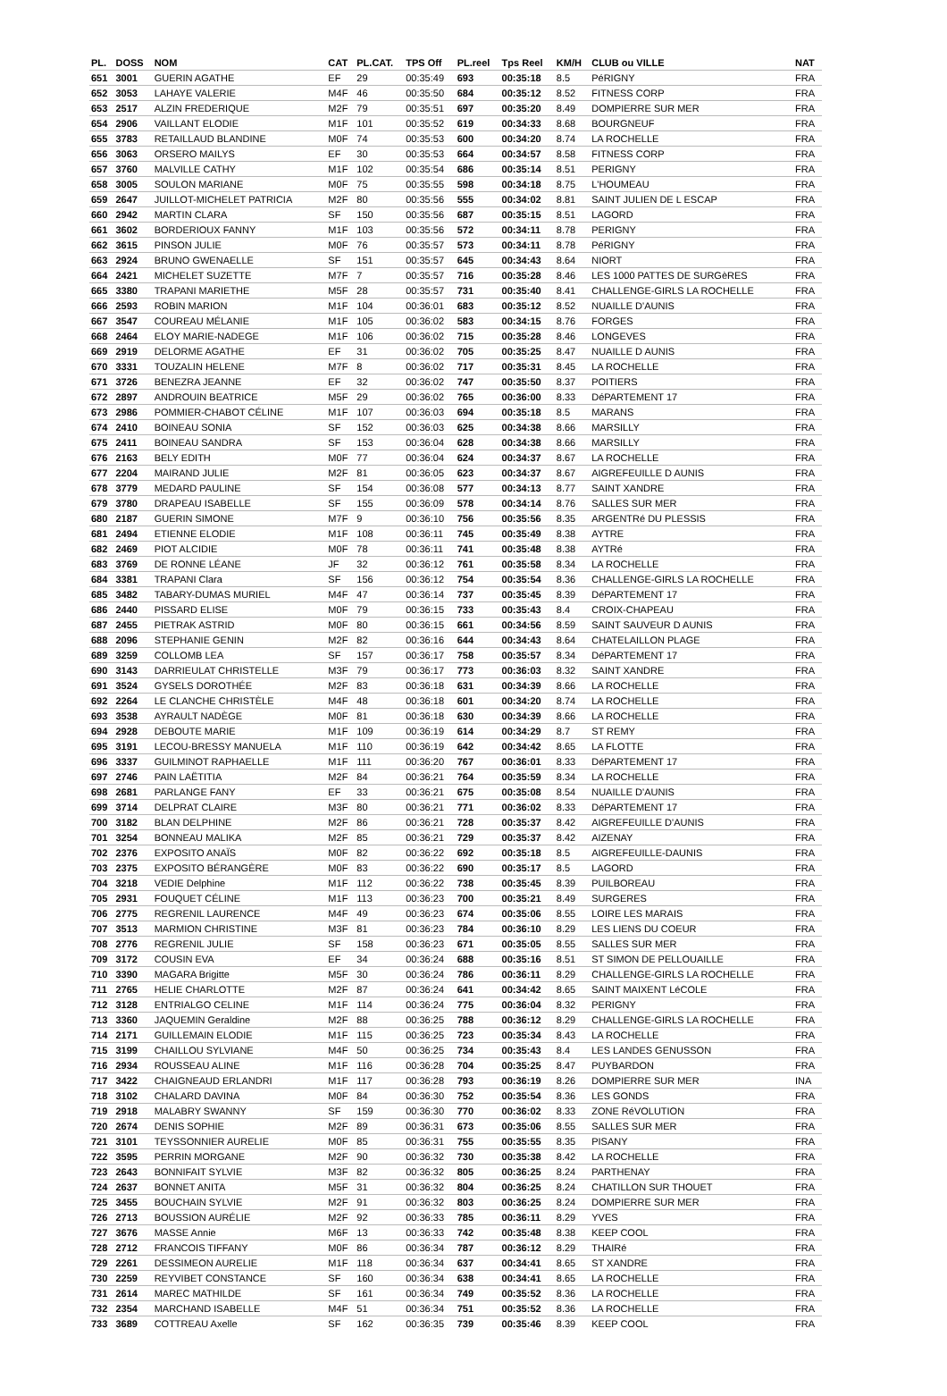| PL. | DOSS | NOM | CAT | PL.CAT. | TPS Off | PL.reel | Tps Reel | KM/H | CLUB ou VILLE | NAT |
| --- | --- | --- | --- | --- | --- | --- | --- | --- | --- | --- |
| 651 | 3001 | GUERIN AGATHE | EF | 29 | 00:35:49 | 693 | 00:35:18 | 8.5 | PéRIGNY | FRA |
| 652 | 3053 | LAHAYE VALERIE | M4F | 46 | 00:35:50 | 684 | 00:35:12 | 8.52 | FITNESS CORP | FRA |
| 653 | 2517 | ALZIN FREDERIQUE | M2F | 79 | 00:35:51 | 697 | 00:35:20 | 8.49 | DOMPIERRE SUR MER | FRA |
| 654 | 2906 | VAILLANT ELODIE | M1F | 101 | 00:35:52 | 619 | 00:34:33 | 8.68 | BOURGNEUF | FRA |
| 655 | 3783 | RETAILLAUD BLANDINE | M0F | 74 | 00:35:53 | 600 | 00:34:20 | 8.74 | LA ROCHELLE | FRA |
| 656 | 3063 | ORSERO MAILYS | EF | 30 | 00:35:53 | 664 | 00:34:57 | 8.58 | FITNESS CORP | FRA |
| 657 | 3760 | MALVILLE CATHY | M1F | 102 | 00:35:54 | 686 | 00:35:14 | 8.51 | PERIGNY | FRA |
| 658 | 3005 | SOULON MARIANE | M0F | 75 | 00:35:55 | 598 | 00:34:18 | 8.75 | L'HOUMEAU | FRA |
| 659 | 2647 | JUILLOT-MICHELET PATRICIA | M2F | 80 | 00:35:56 | 555 | 00:34:02 | 8.81 | SAINT JULIEN DE L ESCAP | FRA |
| 660 | 2942 | MARTIN CLARA | SF | 150 | 00:35:56 | 687 | 00:35:15 | 8.51 | LAGORD | FRA |
| 661 | 3602 | BORDERIOUX FANNY | M1F | 103 | 00:35:56 | 572 | 00:34:11 | 8.78 | PERIGNY | FRA |
| 662 | 3615 | PINSON JULIE | M0F | 76 | 00:35:57 | 573 | 00:34:11 | 8.78 | PéRIGNY | FRA |
| 663 | 2924 | BRUNO GWENAELLE | SF | 151 | 00:35:57 | 645 | 00:34:43 | 8.64 | NIORT | FRA |
| 664 | 2421 | MICHELET SUZETTE | M7F | 7 | 00:35:57 | 716 | 00:35:28 | 8.46 | LES 1000 PATTES DE SURGèRES | FRA |
| 665 | 3380 | TRAPANI MARIETHE | M5F | 28 | 00:35:57 | 731 | 00:35:40 | 8.41 | CHALLENGE-GIRLS LA ROCHELLE | FRA |
| 666 | 2593 | ROBIN MARION | M1F | 104 | 00:36:01 | 683 | 00:35:12 | 8.52 | NUAILLE D'AUNIS | FRA |
| 667 | 3547 | COUREAU MÉLANIE | M1F | 105 | 00:36:02 | 583 | 00:34:15 | 8.76 | FORGES | FRA |
| 668 | 2464 | ELOY MARIE-NADEGE | M1F | 106 | 00:36:02 | 715 | 00:35:28 | 8.46 | LONGEVES | FRA |
| 669 | 2919 | DELORME AGATHE | EF | 31 | 00:36:02 | 705 | 00:35:25 | 8.47 | NUAILLE D AUNIS | FRA |
| 670 | 3331 | TOUZALIN HELENE | M7F | 8 | 00:36:02 | 717 | 00:35:31 | 8.45 | LA ROCHELLE | FRA |
| 671 | 3726 | BENEZRA JEANNE | EF | 32 | 00:36:02 | 747 | 00:35:50 | 8.37 | POITIERS | FRA |
| 672 | 2897 | ANDROUIN BEATRICE | M5F | 29 | 00:36:02 | 765 | 00:36:00 | 8.33 | DéPARTEMENT 17 | FRA |
| 673 | 2986 | POMMIER-CHABOT CÉLINE | M1F | 107 | 00:36:03 | 694 | 00:35:18 | 8.5 | MARANS | FRA |
| 674 | 2410 | BOINEAU SONIA | SF | 152 | 00:36:03 | 625 | 00:34:38 | 8.66 | MARSILLY | FRA |
| 675 | 2411 | BOINEAU SANDRA | SF | 153 | 00:36:04 | 628 | 00:34:38 | 8.66 | MARSILLY | FRA |
| 676 | 2163 | BELY EDITH | M0F | 77 | 00:36:04 | 624 | 00:34:37 | 8.67 | LA ROCHELLE | FRA |
| 677 | 2204 | MAIRAND JULIE | M2F | 81 | 00:36:05 | 623 | 00:34:37 | 8.67 | AIGREFEUILLE D AUNIS | FRA |
| 678 | 3779 | MEDARD PAULINE | SF | 154 | 00:36:08 | 577 | 00:34:13 | 8.77 | SAINT XANDRE | FRA |
| 679 | 3780 | DRAPEAU ISABELLE | SF | 155 | 00:36:09 | 578 | 00:34:14 | 8.76 | SALLES SUR MER | FRA |
| 680 | 2187 | GUERIN SIMONE | M7F | 9 | 00:36:10 | 756 | 00:35:56 | 8.35 | ARGENTRé DU PLESSIS | FRA |
| 681 | 2494 | ETIENNE ELODIE | M1F | 108 | 00:36:11 | 745 | 00:35:49 | 8.38 | AYTRE | FRA |
| 682 | 2469 | PIOT ALCIDIE | M0F | 78 | 00:36:11 | 741 | 00:35:48 | 8.38 | AYTRé | FRA |
| 683 | 3769 | DE RONNE LÉANE | JF | 32 | 00:36:12 | 761 | 00:35:58 | 8.34 | LA ROCHELLE | FRA |
| 684 | 3381 | TRAPANI Clara | SF | 156 | 00:36:12 | 754 | 00:35:54 | 8.36 | CHALLENGE-GIRLS LA ROCHELLE | FRA |
| 685 | 3482 | TABARY-DUMAS MURIEL | M4F | 47 | 00:36:14 | 737 | 00:35:45 | 8.39 | DéPARTEMENT 17 | FRA |
| 686 | 2440 | PISSARD ELISE | M0F | 79 | 00:36:15 | 733 | 00:35:43 | 8.4 | CROIX-CHAPEAU | FRA |
| 687 | 2455 | PIETRAK ASTRID | M0F | 80 | 00:36:15 | 661 | 00:34:56 | 8.59 | SAINT SAUVEUR D AUNIS | FRA |
| 688 | 2096 | STEPHANIE GENIN | M2F | 82 | 00:36:16 | 644 | 00:34:43 | 8.64 | CHATELAILLON PLAGE | FRA |
| 689 | 3259 | COLLOMB LEA | SF | 157 | 00:36:17 | 758 | 00:35:57 | 8.34 | DéPARTEMENT 17 | FRA |
| 690 | 3143 | DARRIEULAT CHRISTELLE | M3F | 79 | 00:36:17 | 773 | 00:36:03 | 8.32 | SAINT XANDRE | FRA |
| 691 | 3524 | GYSELS DOROTHÉE | M2F | 83 | 00:36:18 | 631 | 00:34:39 | 8.66 | LA ROCHELLE | FRA |
| 692 | 2264 | LE CLANCHE CHRISTÈLE | M4F | 48 | 00:36:18 | 601 | 00:34:20 | 8.74 | LA ROCHELLE | FRA |
| 693 | 3538 | AYRAULT NADÈGE | M0F | 81 | 00:36:18 | 630 | 00:34:39 | 8.66 | LA ROCHELLE | FRA |
| 694 | 2928 | DEBOUTE MARIE | M1F | 109 | 00:36:19 | 614 | 00:34:29 | 8.7 | ST REMY | FRA |
| 695 | 3191 | LECOU-BRESSY MANUELA | M1F | 110 | 00:36:19 | 642 | 00:34:42 | 8.65 | LA FLOTTE | FRA |
| 696 | 3337 | GUILMINOT RAPHAELLE | M1F | 111 | 00:36:20 | 767 | 00:36:01 | 8.33 | DéPARTEMENT 17 | FRA |
| 697 | 2746 | PAIN LAËTITIA | M2F | 84 | 00:36:21 | 764 | 00:35:59 | 8.34 | LA ROCHELLE | FRA |
| 698 | 2681 | PARLANGE FANY | EF | 33 | 00:36:21 | 675 | 00:35:08 | 8.54 | NUAILLE D'AUNIS | FRA |
| 699 | 3714 | DELPRAT CLAIRE | M3F | 80 | 00:36:21 | 771 | 00:36:02 | 8.33 | DéPARTEMENT 17 | FRA |
| 700 | 3182 | BLAN DELPHINE | M2F | 86 | 00:36:21 | 728 | 00:35:37 | 8.42 | AIGREFEUILLE D'AUNIS | FRA |
| 701 | 3254 | BONNEAU MALIKA | M2F | 85 | 00:36:21 | 729 | 00:35:37 | 8.42 | AIZENAY | FRA |
| 702 | 2376 | EXPOSITO ANAÏS | M0F | 82 | 00:36:22 | 692 | 00:35:18 | 8.5 | AIGREFEUILLE-DAUNIS | FRA |
| 703 | 2375 | EXPOSITO BÉRANGÈRE | M0F | 83 | 00:36:22 | 690 | 00:35:17 | 8.5 | LAGORD | FRA |
| 704 | 3218 | VEDIE Delphine | M1F | 112 | 00:36:22 | 738 | 00:35:45 | 8.39 | PUILBOREAU | FRA |
| 705 | 2931 | FOUQUET CÉLINE | M1F | 113 | 00:36:23 | 700 | 00:35:21 | 8.49 | SURGERES | FRA |
| 706 | 2775 | REGRENIL LAURENCE | M4F | 49 | 00:36:23 | 674 | 00:35:06 | 8.55 | LOIRE LES MARAIS | FRA |
| 707 | 3513 | MARMION CHRISTINE | M3F | 81 | 00:36:23 | 784 | 00:36:10 | 8.29 | LES LIENS DU COEUR | FRA |
| 708 | 2776 | REGRENIL JULIE | SF | 158 | 00:36:23 | 671 | 00:35:05 | 8.55 | SALLES SUR MER | FRA |
| 709 | 3172 | COUSIN EVA | EF | 34 | 00:36:24 | 688 | 00:35:16 | 8.51 | ST SIMON DE PELLOUAILLE | FRA |
| 710 | 3390 | MAGARA Brigitte | M5F | 30 | 00:36:24 | 786 | 00:36:11 | 8.29 | CHALLENGE-GIRLS LA ROCHELLE | FRA |
| 711 | 2765 | HELIE CHARLOTTE | M2F | 87 | 00:36:24 | 641 | 00:34:42 | 8.65 | SAINT MAIXENT LéCOLE | FRA |
| 712 | 3128 | ENTRIALGO CELINE | M1F | 114 | 00:36:24 | 775 | 00:36:04 | 8.32 | PERIGNY | FRA |
| 713 | 3360 | JAQUEMIN Geraldine | M2F | 88 | 00:36:25 | 788 | 00:36:12 | 8.29 | CHALLENGE-GIRLS LA ROCHELLE | FRA |
| 714 | 2171 | GUILLEMAIN ELODIE | M1F | 115 | 00:36:25 | 723 | 00:35:34 | 8.43 | LA ROCHELLE | FRA |
| 715 | 3199 | CHAILLOU SYLVIANE | M4F | 50 | 00:36:25 | 734 | 00:35:43 | 8.4 | LES LANDES GENUSSON | FRA |
| 716 | 2934 | ROUSSEAU ALINE | M1F | 116 | 00:36:28 | 704 | 00:35:25 | 8.47 | PUYBARDON | FRA |
| 717 | 3422 | CHAIGNEAUD ERLANDRI | M1F | 117 | 00:36:28 | 793 | 00:36:19 | 8.26 | DOMPIERRE SUR MER | INA |
| 718 | 3102 | CHALARD DAVINA | M0F | 84 | 00:36:30 | 752 | 00:35:54 | 8.36 | LES GONDS | FRA |
| 719 | 2918 | MALABRY SWANNY | SF | 159 | 00:36:30 | 770 | 00:36:02 | 8.33 | ZONE RéVOLUTION | FRA |
| 720 | 2674 | DENIS SOPHIE | M2F | 89 | 00:36:31 | 673 | 00:35:06 | 8.55 | SALLES SUR MER | FRA |
| 721 | 3101 | TEYSSONNIER AURELIE | M0F | 85 | 00:36:31 | 755 | 00:35:55 | 8.35 | PISANY | FRA |
| 722 | 3595 | PERRIN MORGANE | M2F | 90 | 00:36:32 | 730 | 00:35:38 | 8.42 | LA ROCHELLE | FRA |
| 723 | 2643 | BONNIFAIT SYLVIE | M3F | 82 | 00:36:32 | 805 | 00:36:25 | 8.24 | PARTHENAY | FRA |
| 724 | 2637 | BONNET ANITA | M5F | 31 | 00:36:32 | 804 | 00:36:25 | 8.24 | CHATILLON SUR THOUET | FRA |
| 725 | 3455 | BOUCHAIN SYLVIE | M2F | 91 | 00:36:32 | 803 | 00:36:25 | 8.24 | DOMPIERRE SUR MER | FRA |
| 726 | 2713 | BOUSSION AURÉLIE | M2F | 92 | 00:36:33 | 785 | 00:36:11 | 8.29 | YVES | FRA |
| 727 | 3676 | MASSE Annie | M6F | 13 | 00:36:33 | 742 | 00:35:48 | 8.38 | KEEP COOL | FRA |
| 728 | 2712 | FRANCOIS TIFFANY | M0F | 86 | 00:36:34 | 787 | 00:36:12 | 8.29 | THAIRé | FRA |
| 729 | 2261 | DESSIMEON AURELIE | M1F | 118 | 00:36:34 | 637 | 00:34:41 | 8.65 | ST XANDRE | FRA |
| 730 | 2259 | REYVIBET CONSTANCE | SF | 160 | 00:36:34 | 638 | 00:34:41 | 8.65 | LA ROCHELLE | FRA |
| 731 | 2614 | MAREC MATHILDE | SF | 161 | 00:36:34 | 749 | 00:35:52 | 8.36 | LA ROCHELLE | FRA |
| 732 | 2354 | MARCHAND ISABELLE | M4F | 51 | 00:36:34 | 751 | 00:35:52 | 8.36 | LA ROCHELLE | FRA |
| 733 | 3689 | COTTREAU Axelle | SF | 162 | 00:36:35 | 739 | 00:35:46 | 8.39 | KEEP COOL | FRA |